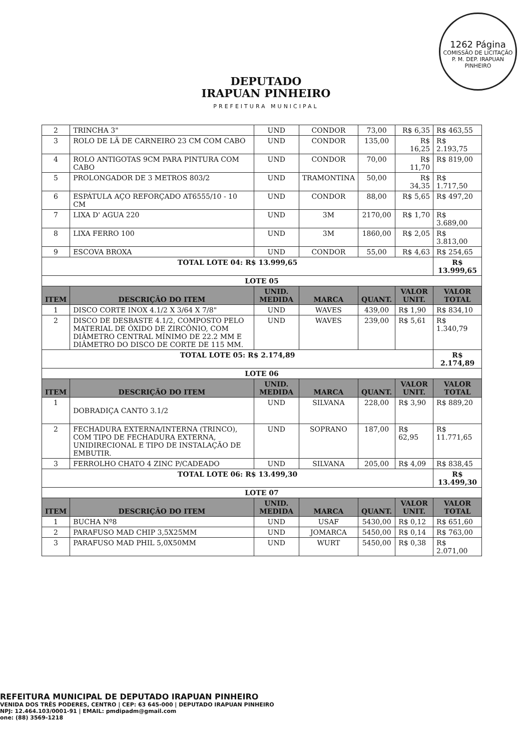1262 Página
COMISSÃO DE LICITAÇÃO P. M. DEP. IRAPUAN PINHEIRO
DEPUTADO
IRAPUAN PINHEIRO
PREFEITURA MUNICIPAL
| 2 | TRINCHA 3" | UND | CONDOR | 73,00 | R$ 6,35 | R$ 463,55 |
| 3 | ROLO DE LÃ DE CARNEIRO 23 CM COM CABO | UND | CONDOR | 135,00 | R$ 16,25 | R$ 2.193,75 |
| 4 | ROLO ANTIGOTAS 9CM PARA PINTURA COM CABO | UND | CONDOR | 70,00 | R$ 11,70 | R$ 819,00 |
| 5 | PROLONGADOR DE 3 METROS 803/2 | UND | TRAMONTINA | 50,00 | R$ 34,35 | R$ 1.717,50 |
| 6 | ESPÁTULA AÇO REFORÇADO AT6555/10 - 10 CM | UND | CONDOR | 88,00 | R$ 5,65 | R$ 497,20 |
| 7 | LIXA D' AGUA 220 | UND | 3M | 2170,00 | R$ 1,70 | R$ 3.689,00 |
| 8 | LIXA FERRO 100 | UND | 3M | 1860,00 | R$ 2,05 | R$ 3.813,00 |
| 9 | ESCOVA BROXA | UND | CONDOR | 55,00 | R$ 4,63 | R$ 254,65 |
| TOTAL LOTE 04: R$ 13.999,65 | | | | | | R$ 13.999,65 |
| LOTE 05 | | | | | | |
| ITEM | DESCRIÇÃO DO ITEM | UNID. MEDIDA | MARCA | QUANT. | VALOR UNIT. | VALOR TOTAL |
| 1 | DISCO CORTE INOX 4.1/2 X 3/64 X 7/8" | UND | WAVES | 439,00 | R$ 1,90 | R$ 834,10 |
| 2 | DISCO DE DESBASTE 4.1/2, COMPOSTO PELO MATERIAL DE ÓXIDO DE ZIRCÔNIO, COM DIÂMETRO CENTRAL MÍNIMO DE 22.2 MM E DIÂMETRO DO DISCO DE CORTE DE 115 MM. | UND | WAVES | 239,00 | R$ 5,61 | R$ 1.340,79 |
| TOTAL LOTE 05: R$ 2.174,89 | | | | | | R$ 2.174,89 |
| LOTE 06 | | | | | | |
| ITEM | DESCRIÇÃO DO ITEM | UNID. MEDIDA | MARCA | QUANT. | VALOR UNIT. | VALOR TOTAL |
| 1 | DOBRADIÇA CANTO 3.1/2 | UND | SILVANA | 228,00 | R$ 3,90 | R$ 889,20 |
| 2 | FECHADURA EXTERNA/INTERNA (TRINCO), COM TIPO DE FECHADURA EXTERNA, UNIDIRECIONAL E TIPO DE INSTALAÇÃO DE EMBUTIR. | UND | SOPRANO | 187,00 | R$ 62,95 | R$ 11.771,65 |
| 3 | FERROLHO CHATO 4 ZINC P/CADEADO | UND | SILVANA | 205,00 | R$ 4,09 | R$ 838,45 |
| TOTAL LOTE 06: R$ 13.499,30 | | | | | | R$ 13.499,30 |
| LOTE 07 | | | | | | |
| ITEM | DESCRIÇÃO DO ITEM | UNID. MEDIDA | MARCA | QUANT. | VALOR UNIT. | VALOR TOTAL |
| 1 | BUCHA Nº8 | UND | USAF | 5430,00 | R$ 0,12 | R$ 651,60 |
| 2 | PARAFUSO MAD CHIP 3,5X25MM | UND | JOMARCA | 5450,00 | R$ 0,14 | R$ 763,00 |
| 3 | PARAFUSO MAD PHIL 5,0X50MM | UND | WURT | 5450,00 | R$ 0,38 | R$ 2.071,00 |
REFEITURA MUNICIPAL DE DEPUTADO IRAPUAN PINHEIRO
VENIDA DOS TRÊS PODERES, CENTRO | CEP: 63 645-000 | DEPUTADO IRAPUAN PINHEIRO
NPJ: 12.464.103/0001-91 | EMAIL: pmdipadm@gmail.com
one: (88) 3569-1218